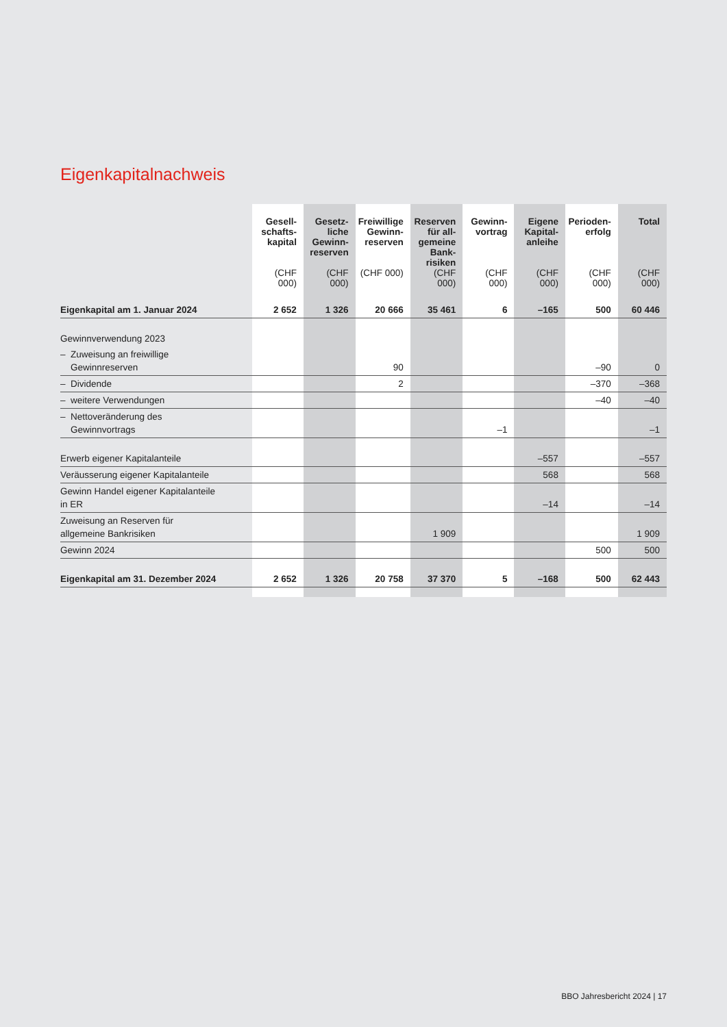Eigenkapitalnachweis
| | Gesell- schafts- kapital (CHF 000) | Gesetz- liche Gewinn- reserven (CHF 000) | Freiwillige Gewinn- reserven (CHF 000) | Reserven für all- gemeine Bank- risiken (CHF 000) | Gewinn- vortrag (CHF 000) | Eigene Kapital- anleihe (CHF 000) | Perioden- erfolg (CHF 000) | Total (CHF 000) |
| --- | --- | --- | --- | --- | --- | --- | --- | --- |
| Eigenkapital am 1. Januar 2024 | 2 652 | 1 326 | 20 666 | 35 461 | 6 | –165 | 500 | 60 446 |
| Gewinnverwendung 2023 | | | | | | | | |
| – Zuweisung an freiwillige Gewinnreserven | | | 90 | | | | –90 | 0 |
| – Dividende | | | 2 | | | | –370 | –368 |
| – weitere Verwendungen | | | | | | | –40 | –40 |
| – Nettoveränderung des Gewinnvortrags | | | | | –1 | | | –1 |
| Erwerb eigener Kapitalanteile | | | | | | –557 | | –557 |
| Veräusserung eigener Kapitalanteile | | | | | | 568 | | 568 |
| Gewinn Handel eigener Kapitalanteile in ER | | | | | | –14 | | –14 |
| Zuweisung an Reserven für allgemeine Bankrisiken | | | | 1 909 | | | | 1 909 |
| Gewinn 2024 | | | | | | | 500 | 500 |
| Eigenkapital am 31. Dezember 2024 | 2 652 | 1 326 | 20 758 | 37 370 | 5 | –168 | 500 | 62 443 |
BBO Jahresbericht 2024 | 17